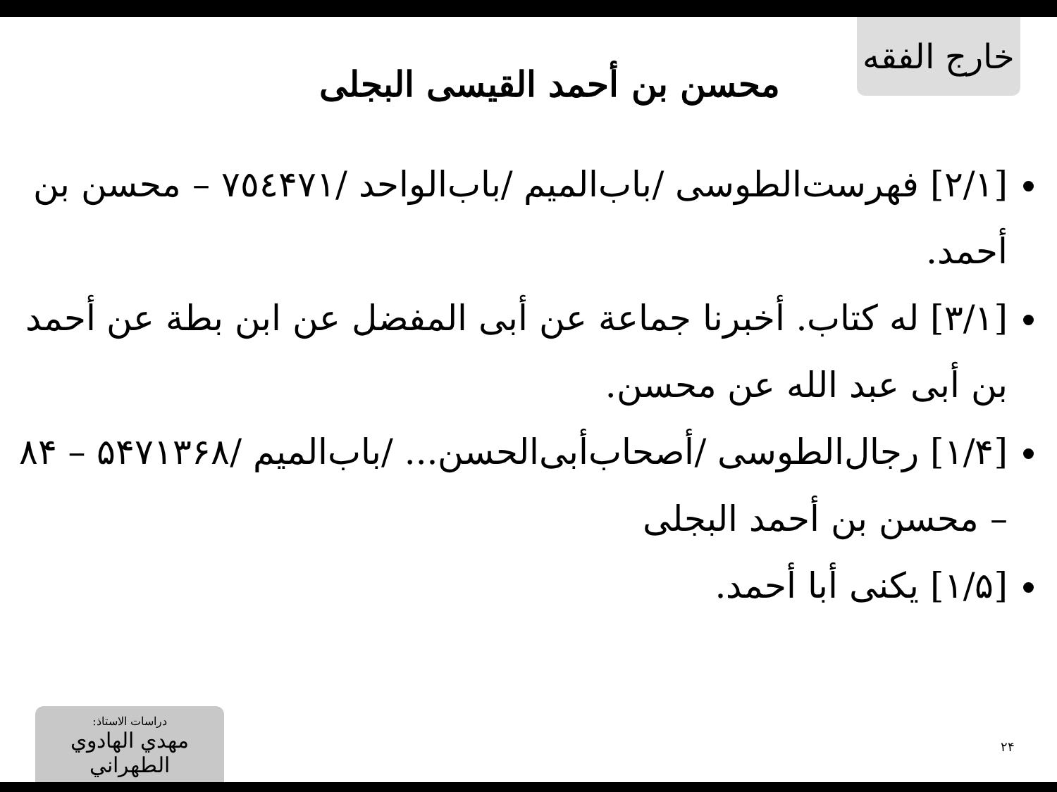خارج الفقه
محسن بن أحمد القيسى البجلى
[٢/١] فهرست‌الطوسى /باب‌الميم /باب‌الواحد /٧٥٤۴٧١ – محسن بن أحمد.
[٣/١] له كتاب. أخبرنا جماعة عن أبى المفضل عن ابن بطة عن أحمد بن أبى عبد الله عن محسن.
[۴/١] رجال‌الطوسى /أصحاب‌أبى‌الحسن... /باب‌الميم /۵۴٧١٣۶٨ – ٨۴ – محسن بن أحمد البجلى
[۵/١] يكنى أبا أحمد.
٢۴
دراسات الاستاذ:
مهدي الهادوي الطهراني